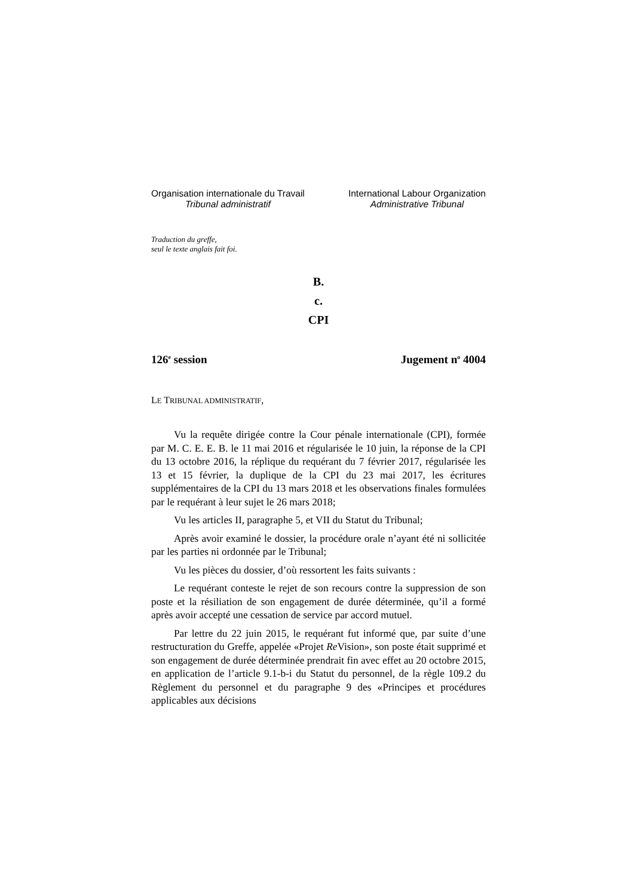Organisation internationale du Travail
Tribunal administratif
International Labour Organization
Administrative Tribunal
Traduction du greffe,
seul le texte anglais fait foi.
B.
c.
CPI
126<sup>e</sup> session Jugement n<sup>o</sup> 4004
LE TRIBUNAL ADMINISTRATIF,
Vu la requête dirigée contre la Cour pénale internationale (CPI), formée par M. C. E. E. B. le 11 mai 2016 et régularisée le 10 juin, la réponse de la CPI du 13 octobre 2016, la réplique du requérant du 7 février 2017, régularisée les 13 et 15 février, la duplique de la CPI du 23 mai 2017, les écritures supplémentaires de la CPI du 13 mars 2018 et les observations finales formulées par le requérant à leur sujet le 26 mars 2018;
Vu les articles II, paragraphe 5, et VII du Statut du Tribunal;
Après avoir examiné le dossier, la procédure orale n’ayant été ni sollicitée par les parties ni ordonnée par le Tribunal;
Vu les pièces du dossier, d’où ressortent les faits suivants :
Le requérant conteste le rejet de son recours contre la suppression de son poste et la résiliation de son engagement de durée déterminée, qu’il a formé après avoir accepté une cessation de service par accord mutuel.
Par lettre du 22 juin 2015, le requérant fut informé que, par suite d’une restructuration du Greffe, appelée «Projet Re Vision», son poste était supprimé et son engagement de durée déterminée prendrait fin avec effet au 20 octobre 2015, en application de l’article 9.1-b-i du Statut du personnel, de la règle 109.2 du Règlement du personnel et du paragraphe 9 des «Principes et procédures applicables aux décisions